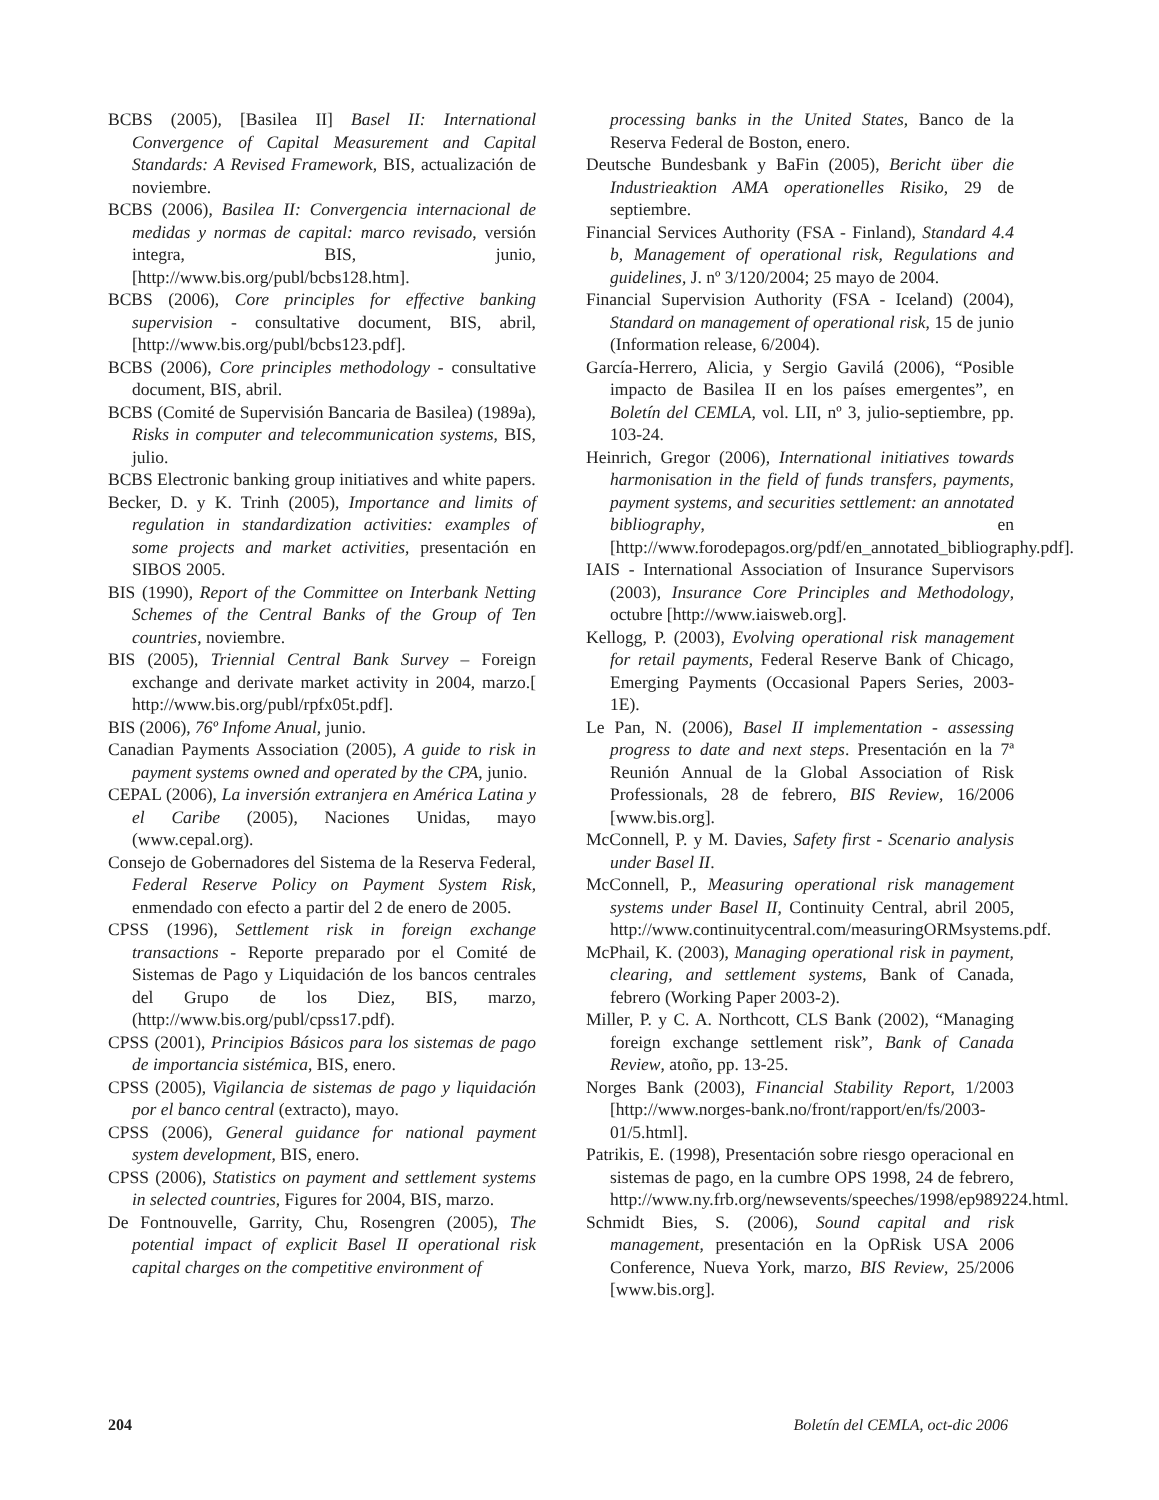BCBS (2005), [Basilea II] Basel II: International Convergence of Capital Measurement and Capital Standards: A Revised Framework, BIS, actualización de noviembre.
BCBS (2006), Basilea II: Convergencia internacional de medidas y normas de capital: marco revisado, versión integra, BIS, junio, [http://www.bis.org/publ/bcbs128.htm].
BCBS (2006), Core principles for effective banking supervision - consultative document, BIS, abril, [http://www.bis.org/publ/bcbs123.pdf].
BCBS (2006), Core principles methodology - consultative document, BIS, abril.
BCBS (Comité de Supervisión Bancaria de Basilea) (1989a), Risks in computer and telecommunication systems, BIS, julio.
BCBS Electronic banking group initiatives and white papers.
Becker, D. y K. Trinh (2005), Importance and limits of regulation in standardization activities: examples of some projects and market activities, presentación en SIBOS 2005.
BIS (1990), Report of the Committee on Interbank Netting Schemes of the Central Banks of the Group of Ten countries, noviembre.
BIS (2005), Triennial Central Bank Survey – Foreign exchange and derivate market activity in 2004, marzo.[ http://www.bis.org/publ/rpfx05t.pdf].
BIS (2006), 76º Infome Anual, junio.
Canadian Payments Association (2005), A guide to risk in payment systems owned and operated by the CPA, junio.
CEPAL (2006), La inversión extranjera en América Latina y el Caribe (2005), Naciones Unidas, mayo (www.cepal.org).
Consejo de Gobernadores del Sistema de la Reserva Federal, Federal Reserve Policy on Payment System Risk, enmendado con efecto a partir del 2 de enero de 2005.
CPSS (1996), Settlement risk in foreign exchange transactions - Reporte preparado por el Comité de Sistemas de Pago y Liquidación de los bancos centrales del Grupo de los Diez, BIS, marzo, (http://www.bis.org/publ/cpss17.pdf).
CPSS (2001), Principios Básicos para los sistemas de pago de importancia sistémica, BIS, enero.
CPSS (2005), Vigilancia de sistemas de pago y liquidación por el banco central (extracto), mayo.
CPSS (2006), General guidance for national payment system development, BIS, enero.
CPSS (2006), Statistics on payment and settlement systems in selected countries, Figures for 2004, BIS, marzo.
De Fontnouvelle, Garrity, Chu, Rosengren (2005), The potential impact of explicit Basel II operational risk capital charges on the competitive environment of
processing banks in the United States, Banco de la Reserva Federal de Boston, enero.
Deutsche Bundesbank y BaFin (2005), Bericht über die Industrieaktion AMA operationelles Risiko, 29 de septiembre.
Financial Services Authority (FSA - Finland), Standard 4.4 b, Management of operational risk, Regulations and guidelines, J. nº 3/120/2004; 25 mayo de 2004.
Financial Supervision Authority (FSA - Iceland) (2004), Standard on management of operational risk, 15 de junio (Information release, 6/2004).
García-Herrero, Alicia, y Sergio Gavilá (2006), “Posible impacto de Basilea II en los países emergentes”, en Boletín del CEMLA, vol. LII, nº 3, julio-septiembre, pp. 103-24.
Heinrich, Gregor (2006), International initiatives towards harmonisation in the field of funds transfers, payments, payment systems, and securities settlement: an annotated bibliography, en [http://www.forodepagos.org/pdf/en_annotated_bibliography.pdf].
IAIS - International Association of Insurance Supervisors (2003), Insurance Core Principles and Methodology, octubre [http://www.iaisweb.org].
Kellogg, P. (2003), Evolving operational risk management for retail payments, Federal Reserve Bank of Chicago, Emerging Payments (Occasional Papers Series, 2003-1E).
Le Pan, N. (2006), Basel II implementation - assessing progress to date and next steps. Presentación en la 7ª Reunión Annual de la Global Association of Risk Professionals, 28 de febrero, BIS Review, 16/2006 [www.bis.org].
McConnell, P. y M. Davies, Safety first - Scenario analysis under Basel II.
McConnell, P., Measuring operational risk management systems under Basel II, Continuity Central, abril 2005, http://www.continuitycentral.com/measuringORMsystems.pdf.
McPhail, K. (2003), Managing operational risk in payment, clearing, and settlement systems, Bank of Canada, febrero (Working Paper 2003-2).
Miller, P. y C. A. Northcott, CLS Bank (2002), “Managing foreign exchange settlement risk”, Bank of Canada Review, atoño, pp. 13-25.
Norges Bank (2003), Financial Stability Report, 1/2003 [http://www.norges-bank.no/front/rapport/en/fs/2003-01/5.html].
Patrikis, E. (1998), Presentación sobre riesgo operacional en sistemas de pago, en la cumbre OPS 1998, 24 de febrero, http://www.ny.frb.org/newsevents/speeches/1998/ep989224.html.
Schmidt Bies, S. (2006), Sound capital and risk management, presentación en la OpRisk USA 2006 Conference, Nueva York, marzo, BIS Review, 25/2006 [www.bis.org].
204 Boletín del CEMLA, oct-dic 2006